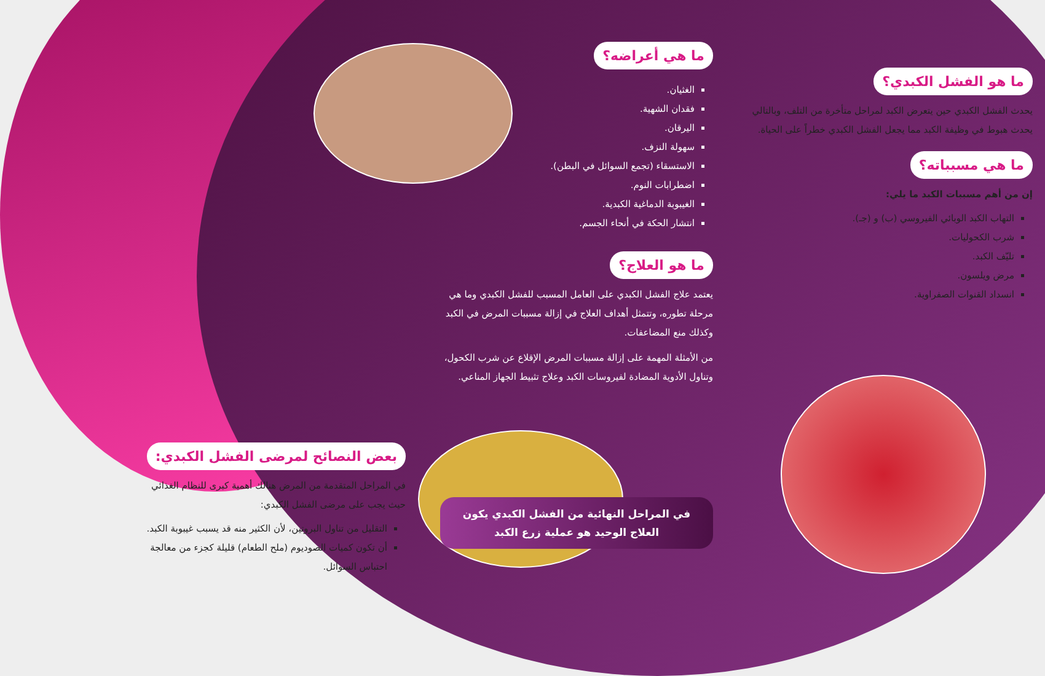ما هو الفشل الكبدي؟
يحدث الفشل الكبدي حين يتعرض الكبد لمراحل متأخرة من التلف، وبالتالي يحدث هبوط في وظيفة الكبد مما يجعل الفشل الكبدي خطراً على الحياة.
ما هي مسبباته؟
إن من أهم مسببات الكبد ما يلي:
التهاب الكبد الوبائي الفيروسي (ب) و (جـ).
شرب الكحوليات.
تليّف الكبد.
مرض ويلسون.
انسداد القنوات الصفراوية.
ما هي أعراضه؟
الغثيان.
فقدان الشهية.
اليرقان.
سهولة النزف.
الاستسقاء (تجمع السوائل في البطن).
اضطرابات النوم.
الغيبوبة الدماغية الكبدية.
انتشار الحكة في أنحاء الجسم.
ما هو العلاج؟
يعتمد علاج الفشل الكبدي على العامل المسبب للفشل الكبدي وما هي مرحلة تطوره، وتتمثل أهداف العلاج في إزالة مسببات المرض في الكبد وكذلك منع المضاعفات.
من الأمثلة المهمة على إزالة مسببات المرض الإقلاع عن شرب الكحول، وتناول الأدوية المضادة لفيروسات الكبد وعلاج تثبيط الجهاز المناعي.
في المراحل النهائية من الفشل الكبدي يكون العلاج الوحيد هو عملية زرع الكبد
بعض النصائح لمرضى الفشل الكبدي:
في المراحل المتقدمة من المرض هنالك أهمية كبرى للنظام الغذائي حيث يجب على مرضى الفشل الكبدي:
التقليل من تناول البروتين، لأن الكثير منه قد يسبب غيبوبة الكبد.
أن تكون كميات الصوديوم (ملح الطعام) قليلة كجزء من معالجة احتباس السوائل.